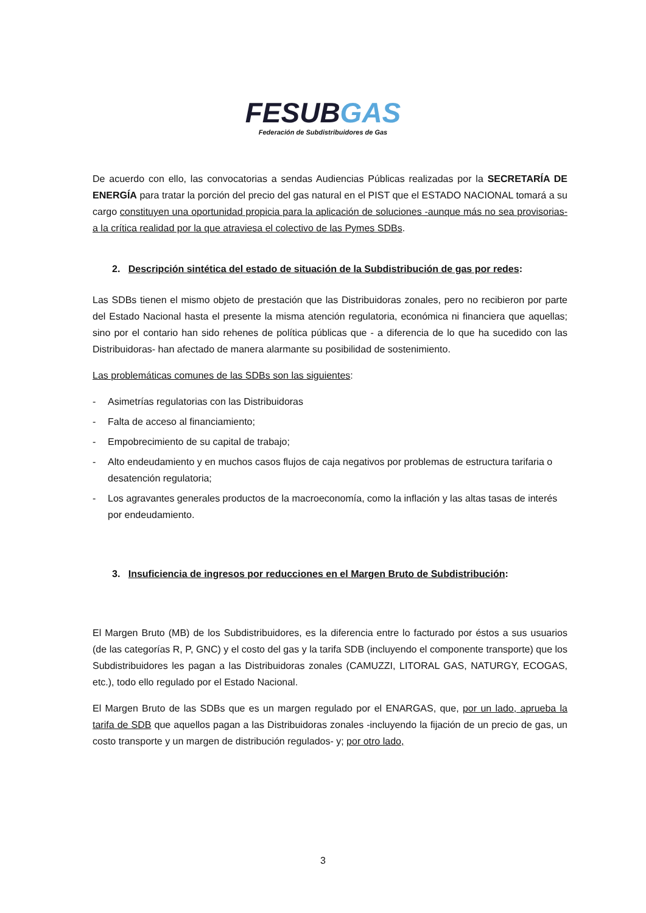FESUBGAS
Federación de Subdistribuidores de Gas
De acuerdo con ello, las convocatorias a sendas Audiencias Públicas realizadas por la SECRETARÍA DE ENERGÍA para tratar la porción del precio del gas natural en el PIST que el ESTADO NACIONAL tomará a su cargo constituyen una oportunidad propicia para la aplicación de soluciones -aunque más no sea provisorias- a la crítica realidad por la que atraviesa el colectivo de las Pymes SDBs.
2. Descripción sintética del estado de situación de la Subdistribución de gas por redes:
Las SDBs tienen el mismo objeto de prestación que las Distribuidoras zonales, pero no recibieron por parte del Estado Nacional hasta el presente la misma atención regulatoria, económica ni financiera que aquellas; sino por el contario han sido rehenes de política públicas que - a diferencia de lo que ha sucedido con las Distribuidoras- han afectado de manera alarmante su posibilidad de sostenimiento.
Las problemáticas comunes de las SDBs son las siguientes:
- Asimetrías regulatorias con las Distribuidoras
- Falta de acceso al financiamiento;
- Empobrecimiento de su capital de trabajo;
- Alto endeudamiento y en muchos casos flujos de caja negativos por problemas de estructura tarifaria o desatención regulatoria;
- Los agravantes generales productos de la macroeconomía, como la inflación y las altas tasas de interés por endeudamiento.
3. Insuficiencia de ingresos por reducciones en el Margen Bruto de Subdistribución:
El Margen Bruto (MB) de los Subdistribuidores, es la diferencia entre lo facturado por éstos a sus usuarios (de las categorías R, P, GNC) y el costo del gas y la tarifa SDB (incluyendo el componente transporte) que los Subdistribuidores les pagan a las Distribuidoras zonales (CAMUZZI, LITORAL GAS, NATURGY, ECOGAS, etc.), todo ello regulado por el Estado Nacional.
El Margen Bruto de las SDBs que es un margen regulado por el ENARGAS, que, por un lado, aprueba la tarifa de SDB que aquellos pagan a las Distribuidoras zonales -incluyendo la fijación de un precio de gas, un costo transporte y un margen de distribución regulados- y; por otro lado,
3